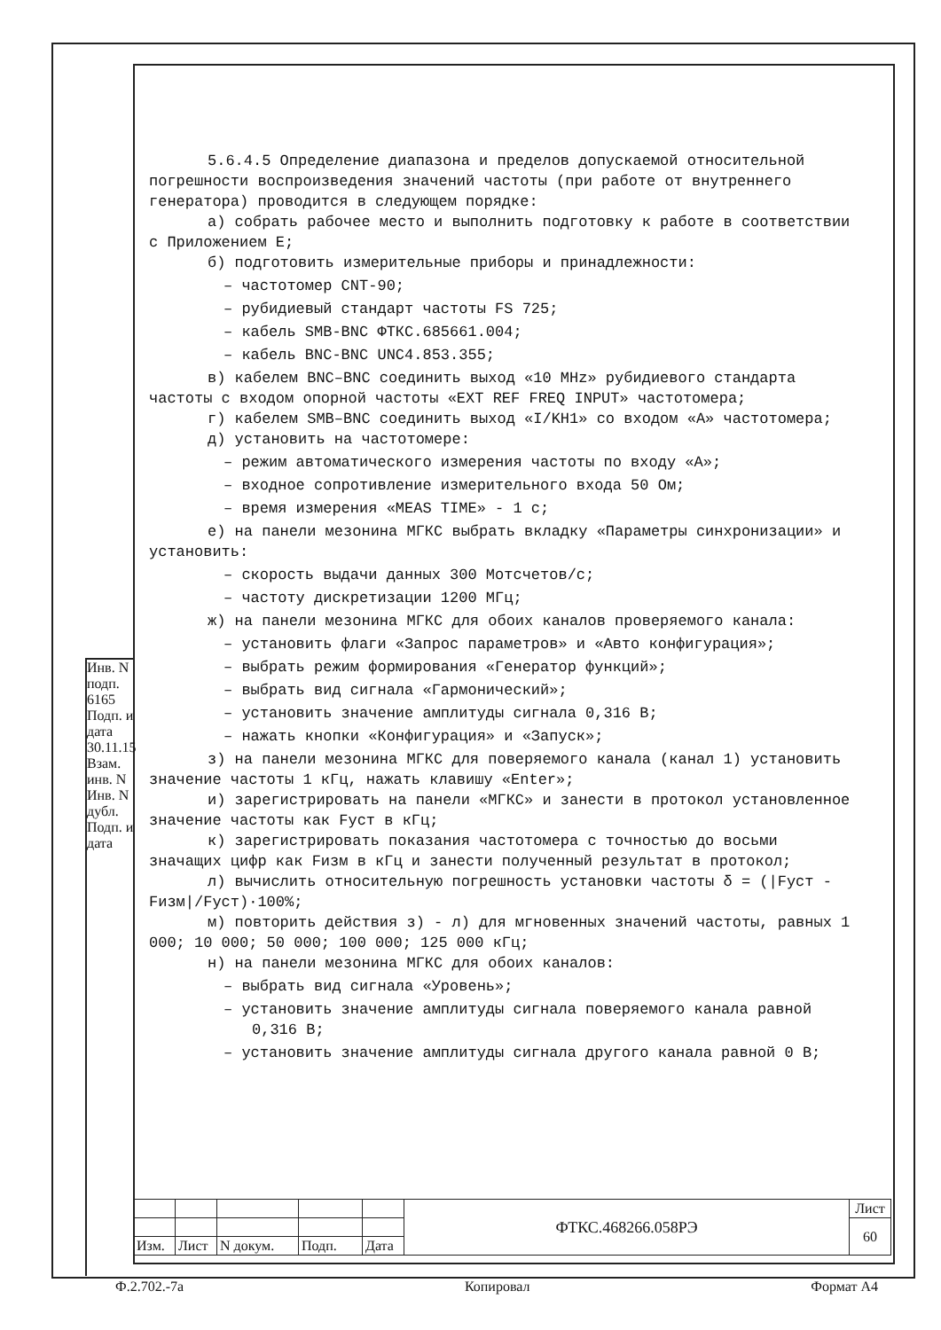Инв. N подп. 6165 Подп. и дата 30.11.15 Взам. инв. N Инв. N дубл. Подп. и дата
5.6.4.5 Определение диапазона и пределов допускаемой относительной погрешности воспроизведения значений частоты (при работе от внутреннего генератора) проводится в следующем порядке:
а) собрать рабочее место и выполнить подготовку к работе в соответствии с Приложением Е;
б) подготовить измерительные приборы и принадлежности:
– частотомер CNT-90;
– рубидиевый стандарт частоты FS 725;
– кабель SMB-BNC ФТКС.685661.004;
– кабель BNC-BNC UNC4.853.355;
в) кабелем BNC–BNC соединить выход «10 MHz» рубидиевого стандарта частоты с входом опорной частоты «EXT REF FREQ INPUT» частотомера;
г) кабелем SMB–BNC соединить выход «I/KH1» со входом «А» частотомера;
д) установить на частотомере:
– режим автоматического измерения частоты по входу «А»;
– входное сопротивление измерительного входа 50 Ом;
– время измерения «MEAS TIME» - 1 с;
е) на панели мезонина МГКС выбрать вкладку «Параметры синхронизации» и установить:
– скорость выдачи данных 300 Мотсчетов/с;
– частоту дискретизации 1200 МГц;
ж) на панели мезонина МГКС для обоих каналов проверяемого канала:
– установить флаги «Запрос параметров» и «Авто конфигурация»;
– выбрать режим формирования «Генератор функций»;
– выбрать вид сигнала «Гармонический»;
– установить значение амплитуды сигнала 0,316 В;
– нажать кнопки «Конфигурация» и «Запуск»;
з) на панели мезонина МГКС для поверяемого канала (канал 1) установить значение частоты 1 кГц, нажать клавишу «Enter»;
и) зарегистрировать на панели «МГКС» и занести в протокол установленное значение частоты как Fуст в кГц;
к) зарегистрировать показания частотомера с точностью до восьми значащих цифр как Fизм в кГц и занести полученный результат в протокол;
л) вычислить относительную погрешность установки частоты δ = (|Fуст - Fизм|/Fуст)·100%;
м) повторить действия з) - л) для мгновенных значений частоты, равных 1 000; 10 000; 50 000; 100 000; 125 000 кГц;
н) на панели мезонина МГКС для обоих каналов:
– выбрать вид сигнала «Уровень»;
– установить значение амплитуды сигнала поверяемого канала равной 0,316 В;
– установить значение амплитуды сигнала другого канала равной 0 В;
| | | | | | ФТКС.468266.058РЭ | Лист |
| | | | | | | 60 |
| Изм. | Лист | N докум. | Подп. | Дата | | |
Ф.2.702.-7а Копировал Формат А4